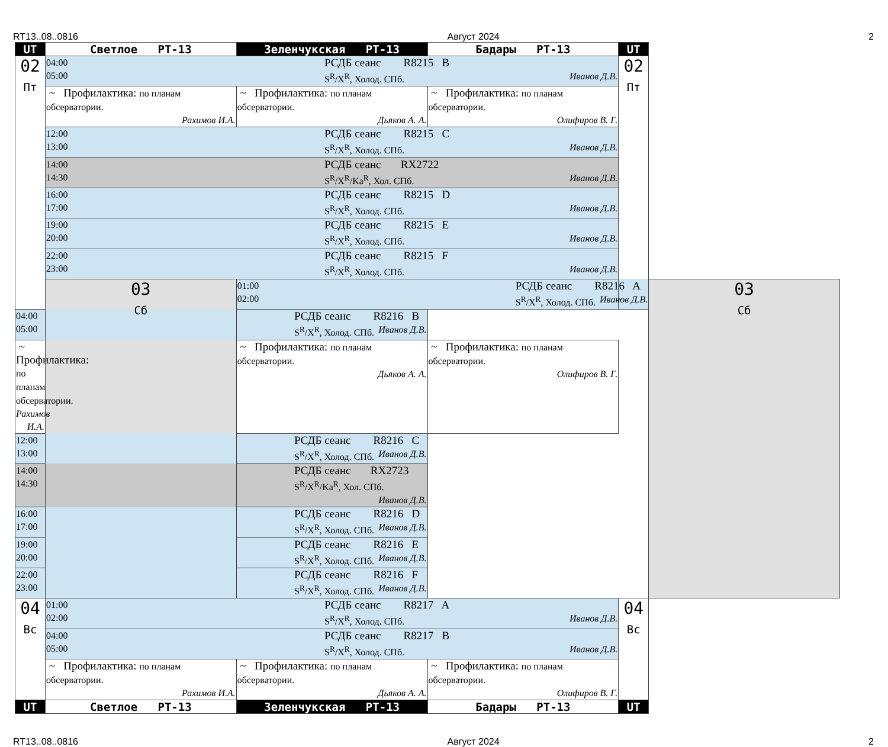RT13..08..0816 Август 2024 2
| UT | Светлое РТ-13 | Зеленчукская РТ-13 | Бадары РТ-13 | UT | |
| --- | --- | --- | --- | --- | --- |
| 02 Пт | 04:00 05:00 РСДБ сеанс R8215 B S<sup>R</sup>/X<sup>R</sup>, Холод. СПб. Иванов Д.В. | | | 02 Пт | |
| | ~ Профилактика: по планам обсерватории. Рахимов И.А. | ~ Профилактика: по планам обсерватории. Дьяков А. А. | ~ Профилактика: по планам обсерватории. Олифиров В. Г. | | |
| | 12:00 13:00 РСДБ сеанс R8215 C S<sup>R</sup>/X<sup>R</sup>, Холод. СПб. Иванов Д.В. | | | | |
| | 14:00 14:30 РСДБ сеанс RX2722 S<sup>R</sup>/X<sup>R</sup>/Ka<sup>R</sup>, Хол. СПб. Иванов Д.В. | | | | |
| | 16:00 17:00 РСДБ сеанс R8215 D S<sup>R</sup>/X<sup>R</sup>, Холод. СПб. Иванов Д.В. | | | | |
| | 19:00 20:00 РСДБ сеанс R8215 E S<sup>R</sup>/X<sup>R</sup>, Холод. СПб. Иванов Д.В. | | | | |
| | 22:00 23:00 РСДБ сеанс R8215 F S<sup>R</sup>/X<sup>R</sup>, Холод. СПб. Иванов Д.В. | | | | |
| | 03 Сб | 01:00 02:00 РСДБ сеанс R8216 A S<sup>R</sup>/X<sup>R</sup>, Холод. СПб. Иванов Д.В. | | | 03 Сб |
| 04:00 05:00 РСДБ сеанс R8216 B S<sup>R</sup>/X<sup>R</sup>, Холод. СПб. Иванов Д.В. | | | | | |
| ~ Профилактика: по планам обсерватории. Рахимов И.А. | | ~ Профилактика: по планам обсерватории. Дьяков А. А. | ~ Профилактика: по планам обсерватории. Олифиров В. Г. | | |
| 12:00 13:00 РСДБ сеанс R8216 C S<sup>R</sup>/X<sup>R</sup>, Холод. СПб. Иванов Д.В. | | | | | |
| 14:00 14:30 РСДБ сеанс RX2723 S<sup>R</sup>/X<sup>R</sup>/Ka<sup>R</sup>, Хол. СПб. Иванов Д.В. | | | | | |
| 16:00 17:00 РСДБ сеанс R8216 D S<sup>R</sup>/X<sup>R</sup>, Холод. СПб. Иванов Д.В. | | | | | |
| 19:00 20:00 РСДБ сеанс R8216 E S<sup>R</sup>/X<sup>R</sup>, Холод. СПб. Иванов Д.В. | | | | | |
| 22:00 23:00 РСДБ сеанс R8216 F S<sup>R</sup>/X<sup>R</sup>, Холод. СПб. Иванов Д.В. | | | | | |
| 04 Вс | 01:00 02:00 РСДБ сеанс R8217 A S<sup>R</sup>/X<sup>R</sup>, Холод. СПб. Иванов Д.В. | | | 04 Вс | |
| | 04:00 05:00 РСДБ сеанс R8217 B S<sup>R</sup>/X<sup>R</sup>, Холод. СПб. Иванов Д.В. | | | | |
| | ~ Профилактика: по планам обсерватории. Рахимов И.А. | ~ Профилактика: по планам обсерватории. Дьяков А. А. | ~ Профилактика: по планам обсерватории. Олифиров В. Г. | | |
| UT | Светлое РТ-13 | Зеленчукская РТ-13 | Бадары РТ-13 | UT | |
RT13..08..0816 Август 2024 2